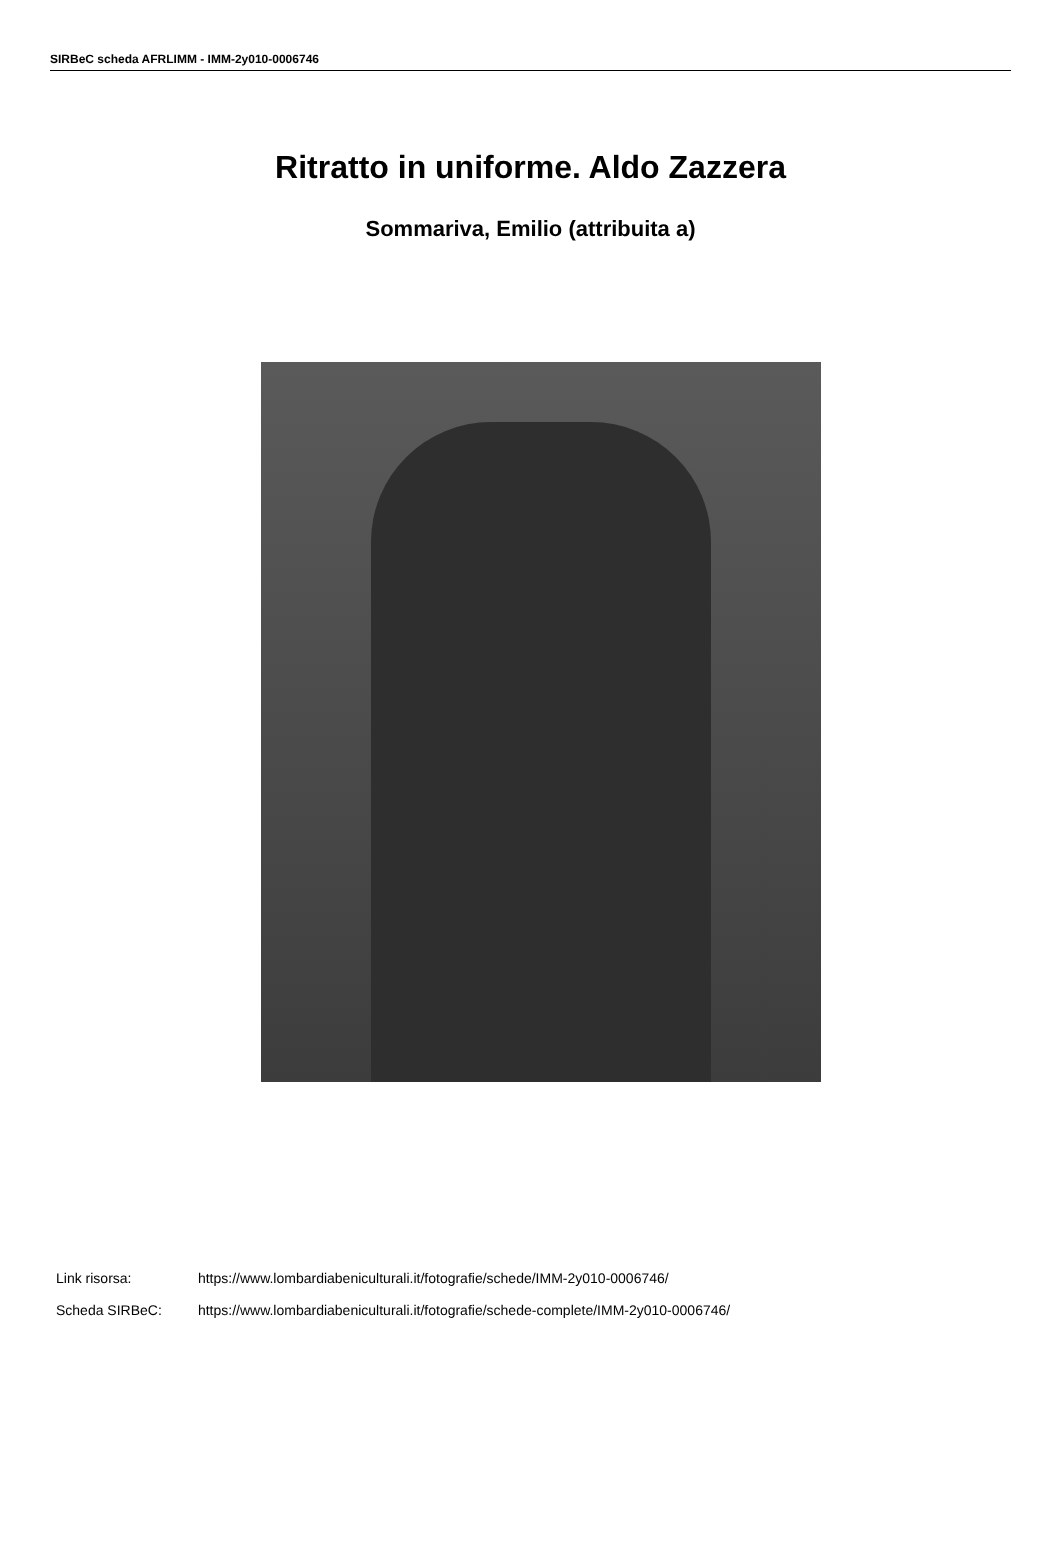SIRBeC scheda AFRLIMM - IMM-2y010-0006746
Ritratto in uniforme. Aldo Zazzera
Sommariva, Emilio (attribuita a)
Link risorsa: https://www.lombardiabeniculturali.it/fotografie/schede/IMM-2y010-0006746/
Scheda SIRBeC: https://www.lombardiabeniculturali.it/fotografie/schede-complete/IMM-2y010-0006746/